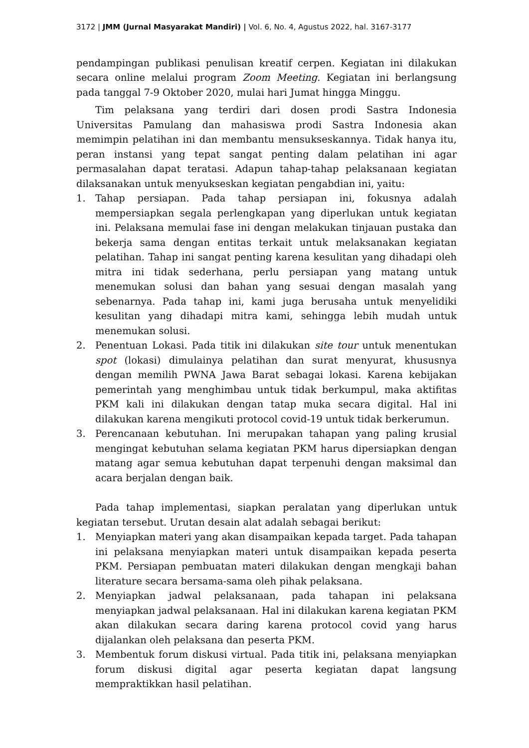3172 | JMM (Jurnal Masyarakat Mandiri) | Vol. 6, No. 4, Agustus 2022, hal. 3167-3177
pendampingan publikasi penulisan kreatif cerpen. Kegiatan ini dilakukan secara online melalui program Zoom Meeting. Kegiatan ini berlangsung pada tanggal 7-9 Oktober 2020, mulai hari Jumat hingga Minggu.
Tim pelaksana yang terdiri dari dosen prodi Sastra Indonesia Universitas Pamulang dan mahasiswa prodi Sastra Indonesia akan memimpin pelatihan ini dan membantu mensukseskannya. Tidak hanya itu, peran instansi yang tepat sangat penting dalam pelatihan ini agar permasalahan dapat teratasi. Adapun tahap-tahap pelaksanaan kegiatan dilaksanakan untuk menyukseskan kegiatan pengabdian ini, yaitu:
1. Tahap persiapan. Pada tahap persiapan ini, fokusnya adalah mempersiapkan segala perlengkapan yang diperlukan untuk kegiatan ini. Pelaksana memulai fase ini dengan melakukan tinjauan pustaka dan bekerja sama dengan entitas terkait untuk melaksanakan kegiatan pelatihan. Tahap ini sangat penting karena kesulitan yang dihadapi oleh mitra ini tidak sederhana, perlu persiapan yang matang untuk menemukan solusi dan bahan yang sesuai dengan masalah yang sebenarnya. Pada tahap ini, kami juga berusaha untuk menyelidiki kesulitan yang dihadapi mitra kami, sehingga lebih mudah untuk menemukan solusi.
2. Penentuan Lokasi. Pada titik ini dilakukan site tour untuk menentukan spot (lokasi) dimulainya pelatihan dan surat menyurat, khususnya dengan memilih PWNA Jawa Barat sebagai lokasi. Karena kebijakan pemerintah yang menghimbau untuk tidak berkumpul, maka aktifitas PKM kali ini dilakukan dengan tatap muka secara digital. Hal ini dilakukan karena mengikuti protocol covid-19 untuk tidak berkerumun.
3. Perencanaan kebutuhan. Ini merupakan tahapan yang paling krusial mengingat kebutuhan selama kegiatan PKM harus dipersiapkan dengan matang agar semua kebutuhan dapat terpenuhi dengan maksimal dan acara berjalan dengan baik.
Pada tahap implementasi, siapkan peralatan yang diperlukan untuk kegiatan tersebut. Urutan desain alat adalah sebagai berikut:
1. Menyiapkan materi yang akan disampaikan kepada target. Pada tahapan ini pelaksana menyiapkan materi untuk disampaikan kepada peserta PKM. Persiapan pembuatan materi dilakukan dengan mengkaji bahan literature secara bersama-sama oleh pihak pelaksana.
2. Menyiapkan jadwal pelaksanaan, pada tahapan ini pelaksana menyiapkan jadwal pelaksanaan. Hal ini dilakukan karena kegiatan PKM akan dilakukan secara daring karena protocol covid yang harus dijalankan oleh pelaksana dan peserta PKM.
3. Membentuk forum diskusi virtual. Pada titik ini, pelaksana menyiapkan forum diskusi digital agar peserta kegiatan dapat langsung mempraktikkan hasil pelatihan.